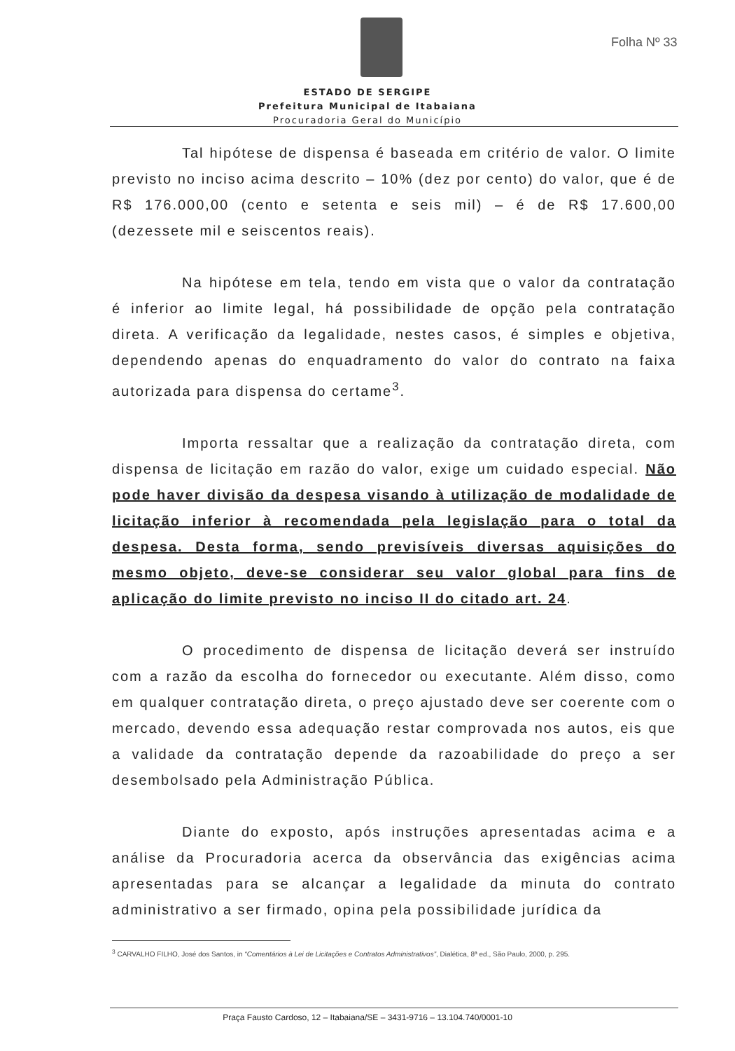Folha Nº 33
ESTADO DE SERGIPE
Prefeitura Municipal de Itabaiana
Procuradoria Geral do Município
Tal hipótese de dispensa é baseada em critério de valor. O limite previsto no inciso acima descrito – 10% (dez por cento) do valor, que é de R$ 176.000,00 (cento e setenta e seis mil) – é de R$ 17.600,00 (dezessete mil e seiscentos reais).
Na hipótese em tela, tendo em vista que o valor da contratação é inferior ao limite legal, há possibilidade de opção pela contratação direta. A verificação da legalidade, nestes casos, é simples e objetiva, dependendo apenas do enquadramento do valor do contrato na faixa autorizada para dispensa do certame<sup>3</sup>.
Importa ressaltar que a realização da contratação direta, com dispensa de licitação em razão do valor, exige um cuidado especial. Não pode haver divisão da despesa visando à utilização de modalidade de licitação inferior à recomendada pela legislação para o total da despesa. Desta forma, sendo previsíveis diversas aquisições do mesmo objeto, deve-se considerar seu valor global para fins de aplicação do limite previsto no inciso II do citado art. 24.
O procedimento de dispensa de licitação deverá ser instruído com a razão da escolha do fornecedor ou executante. Além disso, como em qualquer contratação direta, o preço ajustado deve ser coerente com o mercado, devendo essa adequação restar comprovada nos autos, eis que a validade da contratação depende da razoabilidade do preço a ser desembolsado pela Administração Pública.
Diante do exposto, após instruções apresentadas acima e a análise da Procuradoria acerca da observância das exigências acima apresentadas para se alcançar a legalidade da minuta do contrato administrativo a ser firmado, opina pela possibilidade jurídica da
<sup>3</sup> CARVALHO FILHO, José dos Santos, in “Comentários à Lei de Licitações e Contratos Administrativos”, Dialética, 8ª ed., São Paulo, 2000, p. 295.
Praça Fausto Cardoso, 12 – Itabaiana/SE – 3431-9716 – 13.104.740/0001-10